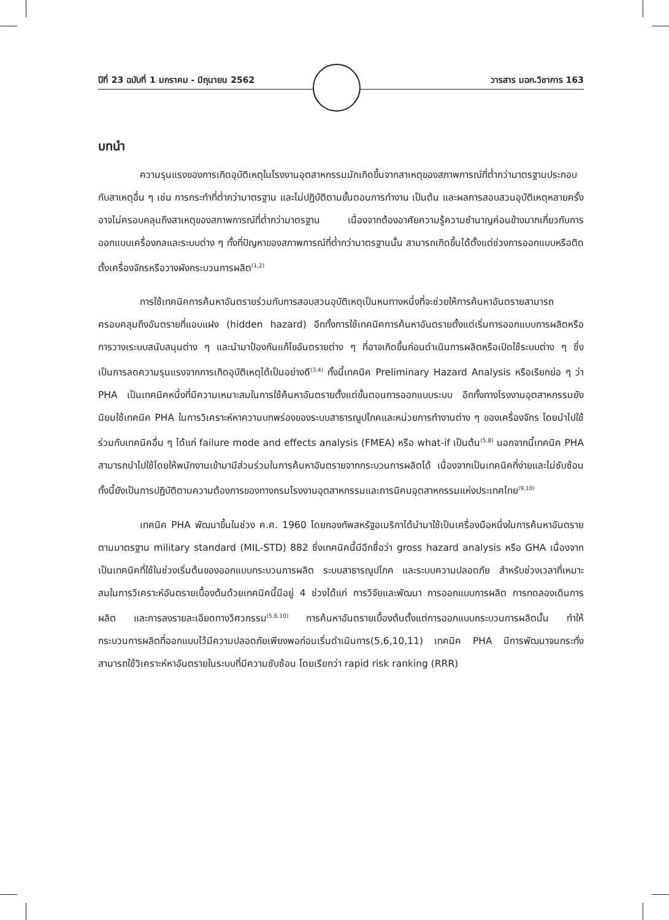ปีที่ 23 ฉบับที่ 1 มกราคม - มิถุนายน 2562 วารสาร มฉก.วิชาการ 163
บทนำ
ความรุนแรงของการเกิดอุบัติเหตุในโรงงานอุตสาหกรรมมักเกิดขึ้นจากสาเหตุของสภาพการณ์ที่ต่ำกว่ามาตรฐานประกอบกับสาเหตุอื่น ๆ เช่น การกระทำที่ต่ำกว่ามาตรฐาน และไม่ปฏิบัติตามขั้นตอนการทำงาน เป็นต้น และผลการสอบสวนอุบัติเหตุหลายครั้งอาจไม่ครอบคลุมถึงสาเหตุของสภาพการณ์ที่ต่ำกว่ามาตรฐาน เนื่องจากต้องอาศัยความรู้ความชำนาญค่อนข้างมากเกี่ยวกับการออกแบบเครื่องกลและระบบต่าง ๆ ทั้งที่ปัญหาของสภาพการณ์ที่ต่ำกว่ามาตรฐานนั้น สามารถเกิดขึ้นได้ตั้งแต่ช่วงการออกแบบหรือติดตั้งเครื่องจักรหรือวางผังกระบวนการผลิต<sup>(1,2)</sup>
การใช้เทคนิคการค้นหาอันตรายร่วมกับการสอบสวนอุบัติเหตุเป็นหนทางหนึ่งที่จะช่วยให้การค้นหาอันตรายสามารถครอบคลุมถึงอันตรายที่แอบแฝง (hidden hazard) อีกทั้งการใช้เทคนิคการค้นหาอันตรายตั้งแต่เริ่มการออกแบบการผลิตหรือการวางเระบบสนับสนุนต่าง ๆ และนำมาป้องกันแก้ไขอันตรายต่าง ๆ ที่อาจเกิดขึ้นก่อนดำเนินการผลิตหรือเปิดใช้ระบบต่าง ๆ ซึ่งเป็นการลดความรุนแรงจากการเกิดอุบัติเหตุได้เป็นอย่างดี<sup>(3,4)</sup> ทั้งนี้เทคนิค Preliminary Hazard Analysis หรือเรียกย่อ ๆ ว่า PHA เป็นเทคนิคหนึ่งที่มีความเหมาะสมในการใช้ค้นหาอันตรายตั้งแต่ขั้นตอนการออกแบบระบบ อีกทั้งทางโรงงานอุตสาหกรรมยังนิยมใช้เทคนิค PHA ในการวิเคราะห์หาความบกพร่องของระบบสาธารณูปโภคและหน่วยการทำงานต่าง ๆ ของเครื่องจักร โดยนำไปใช้ร่วมกับเทคนิคอื่น ๆ ได้แก่ failure mode and effects analysis (FMEA) หรือ what-if เป็นต้น<sup>(5,8)</sup> นอกจากนี้เทคนิค PHA สามารถนำไปใช้โดยให้พนักงานเข้ามามีส่วนร่วมในการค้นหาอันตรายจากกระบวนการผลิตได้ เนื่องจากเป็นเทคนิคที่ง่ายและไม่ซับซ้อน ทั้งนี้ยังเป็นการปฏิบัติตามความต้องการของทางกรมโรงงานอุตสาหกรรมและการนิคมอุตสาหกรรมแห่งประเทศไทย<sup>(9,10)</sup>
เทคนิค PHA พัฒนาขึ้นในช่วง ค.ศ. 1960 โดยกองทัพสหรัฐอเมริกาได้นำมาใช้เป็นเครื่องมือหนึ่งในการค้นหาอันตรายตามมาตรฐาน military standard (MIL-STD) 882 ซึ่งเทคนิคนี้มีอีกชื่อว่า gross hazard analysis หรือ GHA เนื่องจากเป็นเทคนิคที่ใช้ในช่วงเริ่มต้นของออกแบบกระบวนการผลิต ระบบสาธารณูปโภค และระบบความปลอดภัย สำหรับช่วงเวลาที่เหมาะสมในการวิเคราะห์อันตรายเบื้องต้นด้วยเทคนิคนี้มีอยู่ 4 ช่วงได้แก่ การวิจัยและพัฒนา การออกแบบการผลิต การทดลองเดินการผลิต และการลงรายละเอียดทางวิศวกรรม<sup>(5,6,10)</sup> การค้นหาอันตรายเบื้องต้นตั้งแต่การออกแบบกระบวนการผลิตนั้น ทำให้กระบวนการผลิตที่ออกแบบไว้มีความปลอดภัยเพียงพอก่อนเริ่มดำเนินการ(5,6,10,11) เทคนิค PHA มีการพัฒนาจนกระทั่งสามารถใช้วิเคราะห์หาอันตรายในระบบที่มีความซับซ้อน โดยเรียกว่า rapid risk ranking (RRR)